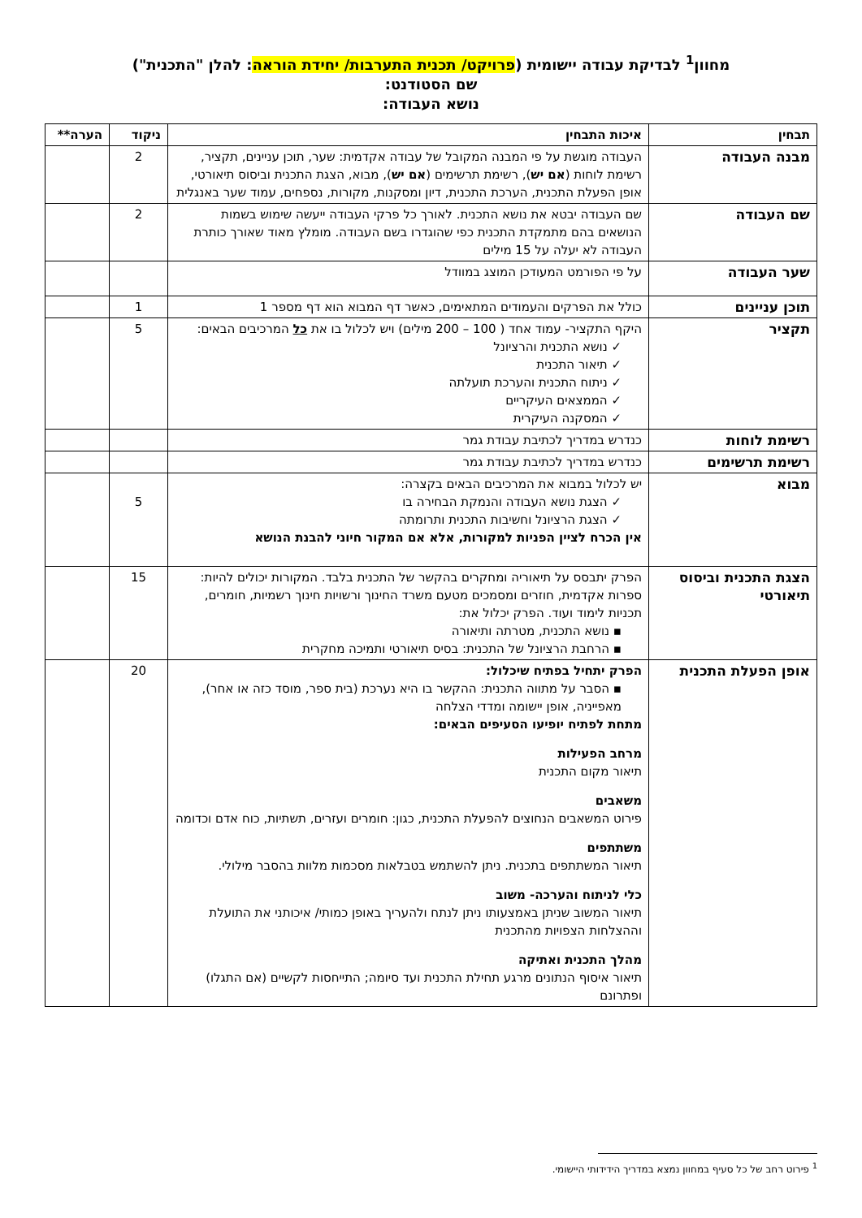מחוון<sup>1</sup> לבדיקת עבודה יישומית (פרויקט/ תכנית התערבות/ יחידת הוראה: להלן "התכנית")
שם הסטודנט:
נושא העבודה:
| תבחין | איכות התבחין | ניקוד | הערה** |
| --- | --- | --- | --- |
| מבנה העבודה | העבודה מוגשת על פי המבנה המקובל של עבודה אקדמית: שער, תוכן עניינים, תקציר, רשימת לוחות ( אם יש ), רשימת תרשימים ( אם יש ), מבוא, הצגת התכנית וביסוס תיאורטי, אופן הפעלת התכנית, הערכת התכנית, דיון ומסקנות, מקורות, נספחים, עמוד שער באנגלית | 2 | |
| שם העבודה | שם העבודה יבטא את נושא התכנית. לאורך כל פרקי העבודה ייעשה שימוש בשמות הנושאים בהם מתמקדת התכנית כפי שהוגדרו בשם העבודה. מומלץ מאוד שאורך כותרת העבודה לא יעלה על 15 מילים | 2 | |
| שער העבודה | על פי הפורמט המעודכן המוצג במוודל | | |
| תוכן עניינים | כולל את הפרקים והעמודים המתאימים, כאשר דף המבוא הוא דף מספר 1 | 1 | |
| תקציר | היקף התקציר- עמוד אחד ( 100 – 200 מילים) ויש לכלול בו את כל המרכיבים הבאים: ✓ נושא התכנית והרציונל ✓ תיאור התכנית ✓ ניתוח התכנית והערכת תועלתה ✓ הממצאים העיקריים ✓ המסקנה העיקרית | 5 | |
| רשימת לוחות | כנדרש במדריך לכתיבת עבודת גמר | | |
| רשימת תרשימים | כנדרש במדריך לכתיבת עבודת גמר | | |
| מבוא | יש לכלול במבוא את המרכיבים הבאים בקצרה: ✓ הצגת נושא העבודה והנמקת הבחירה בו ✓ הצגת הרציונל וחשיבות התכנית ותרומתה אין הכרח לציין הפניות למקורות, אלא אם המקור חיוני להבנת הנושא | 5 | |
| הצגת התכנית וביסוס תיאורטי | הפרק יתבסס על תיאוריה ומחקרים בהקשר של התכנית בלבד. המקורות יכולים להיות: ספרות אקדמית, חוזרים ומסמכים מטעם משרד החינוך ורשויות חינוך רשמיות, חומרים, תכניות לימוד ועוד. הפרק יכלול את: ▪ נושא התכנית, מטרתה ותיאורה ▪ הרחבת הרציונל של התכנית: בסיס תיאורטי ותמיכה מחקרית | 15 | |
| אופן הפעלת התכנית | הפרק יתחיל בפתיח שיכלול: ▪ הסבר על מתווה התכנית: ההקשר בו היא נערכת (בית ספר, מוסד כזה או אחר), מאפייניה, אופן יישומה ומדדי הצלחה מתחת לפתיח יופיעו הסעיפים הבאים: מרחב הפעילות תיאור מקום התכנית משאבים פירוט המשאבים הנחוצים להפעלת התכנית, כגון: חומרים ועזרים, תשתיות, כוח אדם וכדומה משתתפים תיאור המשתתפים בתכנית. ניתן להשתמש בטבלאות מסכמות מלוות בהסבר מילולי. כלי לניתוח והערכה- משוב תיאור המשוב שניתן באמצעותו ניתן לנתח ולהעריך באופן כמותי/ איכותני את התועלת וההצלחות הצפויות מהתכנית מהלך התכנית ואתיקה תיאור איסוף הנתונים מרגע תחילת התכנית ועד סיומה; התייחסות לקשיים (אם התגלו) ופתרונם | 20 | |
<sup>1</sup> פירוט רחב של כל סעיף במחוון נמצא במדריך הידידותי היישומי.